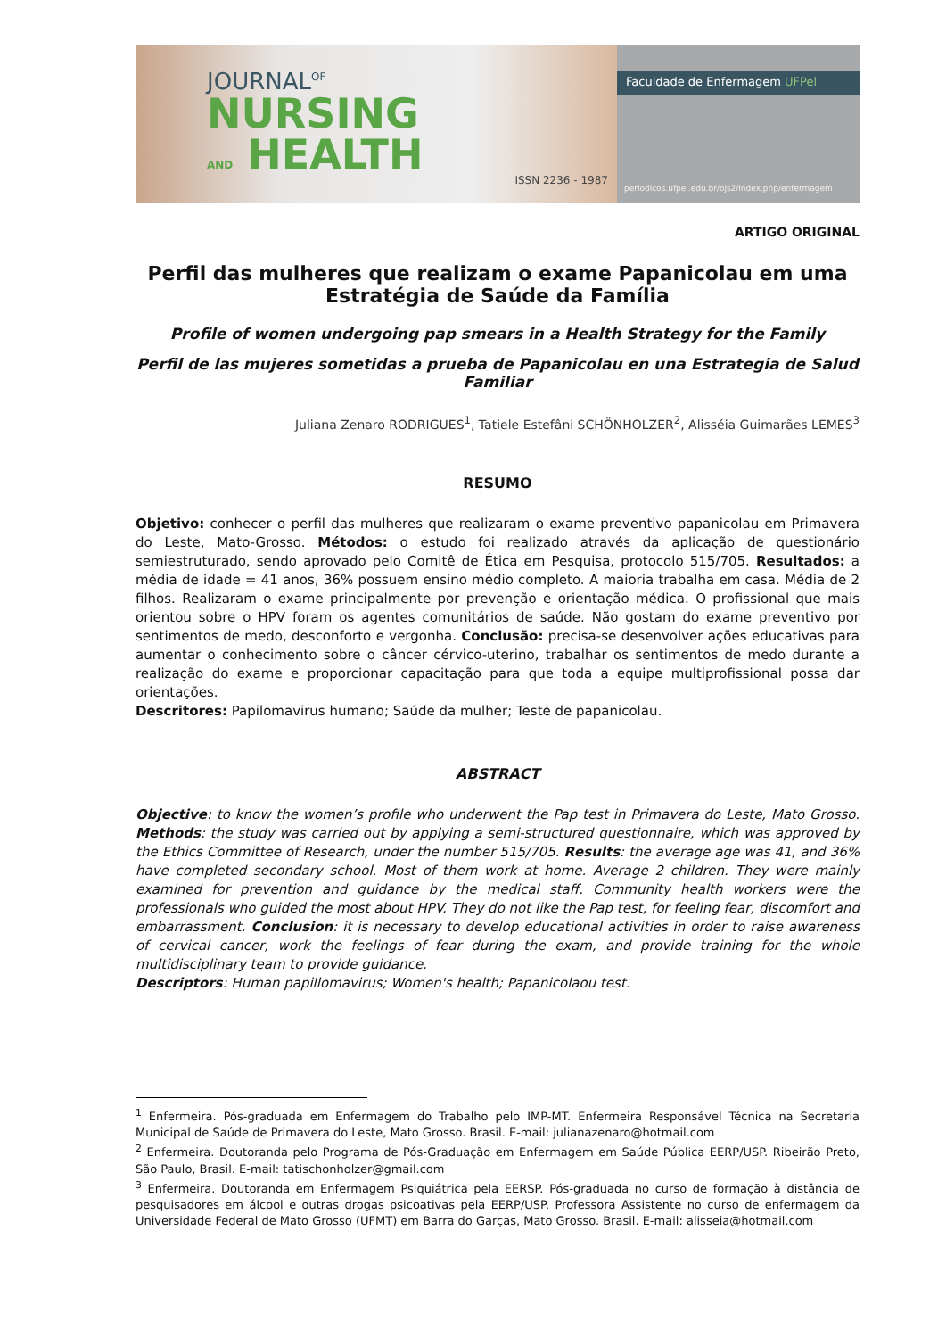JOURNAL<sup>OF</sup>
NURSING
AND HEALTH
ISSN 2236 - 1987
Faculdade de Enfermagem UFPel
periodicos.ufpel.edu.br/ojs2/index.php/enfermagem
ARTIGO ORIGINAL
Perfil das mulheres que realizam o exame Papanicolau em uma Estratégia de Saúde da Família
Profile of women undergoing pap smears in a Health Strategy for the Family
Perfil de las mujeres sometidas a prueba de Papanicolau en una Estrategia de Salud Familiar
Juliana Zenaro RODRIGUES<sup>1</sup>, Tatiele Estefâni SCHÖNHOLZER<sup>2</sup>, Alisséia Guimarães LEMES<sup>3</sup>
RESUMO
Objetivo: conhecer o perfil das mulheres que realizaram o exame preventivo papanicolau em Primavera do Leste, Mato-Grosso. Métodos: o estudo foi realizado através da aplicação de questionário semiestruturado, sendo aprovado pelo Comitê de Ética em Pesquisa, protocolo 515/705. Resultados: a média de idade = 41 anos, 36% possuem ensino médio completo. A maioria trabalha em casa. Média de 2 filhos. Realizaram o exame principalmente por prevenção e orientação médica. O profissional que mais orientou sobre o HPV foram os agentes comunitários de saúde. Não gostam do exame preventivo por sentimentos de medo, desconforto e vergonha. Conclusão: precisa-se desenvolver ações educativas para aumentar o conhecimento sobre o câncer cérvico-uterino, trabalhar os sentimentos de medo durante a realização do exame e proporcionar capacitação para que toda a equipe multiprofissional possa dar orientações.
Descritores: Papilomavirus humano; Saúde da mulher; Teste de papanicolau.
ABSTRACT
Objective: to know the women’s profile who underwent the Pap test in Primavera do Leste, Mato Grosso. Methods: the study was carried out by applying a semi-structured questionnaire, which was approved by the Ethics Committee of Research, under the number 515/705. Results: the average age was 41, and 36% have completed secondary school. Most of them work at home. Average 2 children. They were mainly examined for prevention and guidance by the medical staff. Community health workers were the professionals who guided the most about HPV. They do not like the Pap test, for feeling fear, discomfort and embarrassment. Conclusion: it is necessary to develop educational activities in order to raise awareness of cervical cancer, work the feelings of fear during the exam, and provide training for the whole multidisciplinary team to provide guidance.
Descriptors: Human papillomavirus; Women's health; Papanicolaou test.
<sup>1</sup> Enfermeira. Pós-graduada em Enfermagem do Trabalho pelo IMP-MT. Enfermeira Responsável Técnica na Secretaria Municipal de Saúde de Primavera do Leste, Mato Grosso. Brasil. E-mail: julianazenaro@hotmail.com
<sup>2</sup> Enfermeira. Doutoranda pelo Programa de Pós-Graduação em Enfermagem em Saúde Pública EERP/USP. Ribeirão Preto, São Paulo, Brasil. E-mail: tatischonholzer@gmail.com
<sup>3</sup> Enfermeira. Doutoranda em Enfermagem Psiquiátrica pela EERSP. Pós-graduada no curso de formação à distância de pesquisadores em álcool e outras drogas psicoativas pela EERP/USP. Professora Assistente no curso de enfermagem da Universidade Federal de Mato Grosso (UFMT) em Barra do Garças, Mato Grosso. Brasil. E-mail: alisseia@hotmail.com